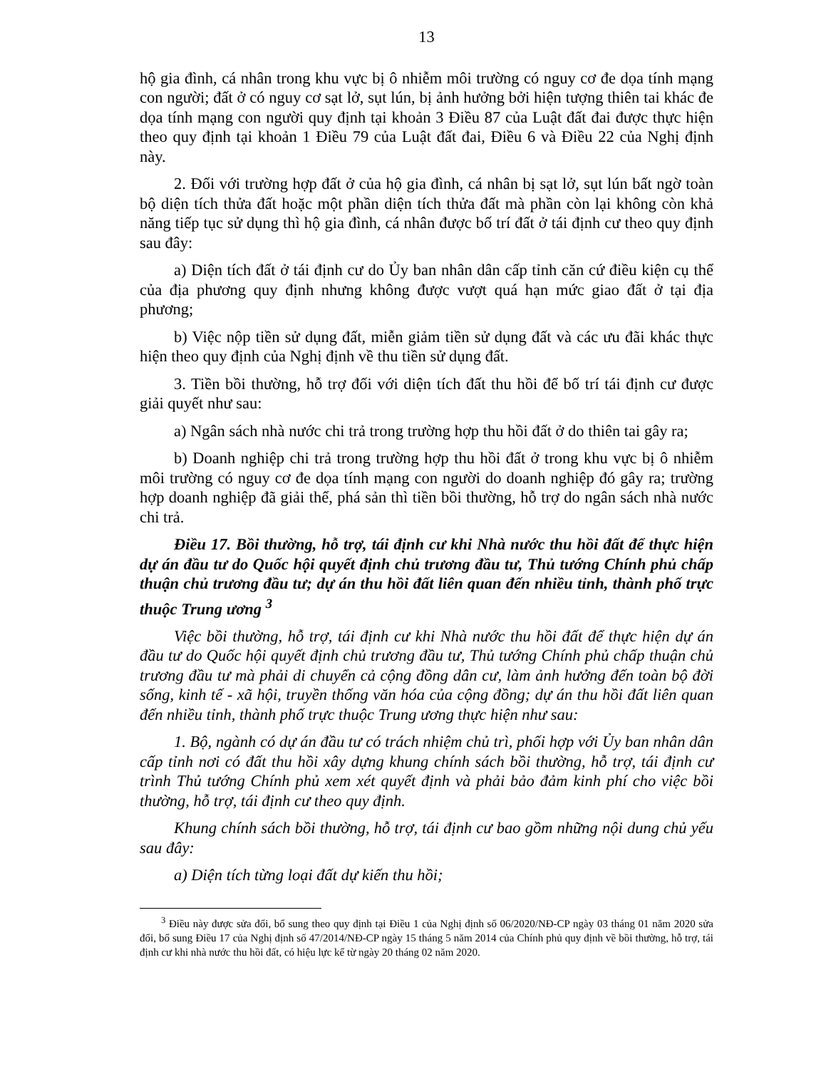13
hộ gia đình, cá nhân trong khu vực bị ô nhiễm môi trường có nguy cơ đe dọa tính mạng con người; đất ở có nguy cơ sạt lở, sụt lún, bị ảnh hưởng bởi hiện tượng thiên tai khác đe dọa tính mạng con người quy định tại khoản 3 Điều 87 của Luật đất đai được thực hiện theo quy định tại khoản 1 Điều 79 của Luật đất đai, Điều 6 và Điều 22 của Nghị định này.
2. Đối với trường hợp đất ở của hộ gia đình, cá nhân bị sạt lở, sụt lún bất ngờ toàn bộ diện tích thửa đất hoặc một phần diện tích thửa đất mà phần còn lại không còn khả năng tiếp tục sử dụng thì hộ gia đình, cá nhân được bố trí đất ở tái định cư theo quy định sau đây:
a) Diện tích đất ở tái định cư do Ủy ban nhân dân cấp tỉnh căn cứ điều kiện cụ thể của địa phương quy định nhưng không được vượt quá hạn mức giao đất ở tại địa phương;
b) Việc nộp tiền sử dụng đất, miễn giảm tiền sử dụng đất và các ưu đãi khác thực hiện theo quy định của Nghị định về thu tiền sử dụng đất.
3. Tiền bồi thường, hỗ trợ đối với diện tích đất thu hồi để bố trí tái định cư được giải quyết như sau:
a) Ngân sách nhà nước chi trả trong trường hợp thu hồi đất ở do thiên tai gây ra;
b) Doanh nghiệp chi trả trong trường hợp thu hồi đất ở trong khu vực bị ô nhiễm môi trường có nguy cơ đe dọa tính mạng con người do doanh nghiệp đó gây ra; trường hợp doanh nghiệp đã giải thể, phá sản thì tiền bồi thường, hỗ trợ do ngân sách nhà nước chi trả.
Điều 17. Bồi thường, hỗ trợ, tái định cư khi Nhà nước thu hồi đất để thực hiện dự án đầu tư do Quốc hội quyết định chủ trương đầu tư, Thủ tướng Chính phủ chấp thuận chủ trương đầu tư; dự án thu hồi đất liên quan đến nhiều tỉnh, thành phố trực thuộc Trung ương <sup>3</sup>
Việc bồi thường, hỗ trợ, tái định cư khi Nhà nước thu hồi đất để thực hiện dự án đầu tư do Quốc hội quyết định chủ trương đầu tư, Thủ tướng Chính phủ chấp thuận chủ trương đầu tư mà phải di chuyển cả cộng đồng dân cư, làm ảnh hưởng đến toàn bộ đời sống, kinh tế - xã hội, truyền thống văn hóa của cộng đồng; dự án thu hồi đất liên quan đến nhiều tỉnh, thành phố trực thuộc Trung ương thực hiện như sau:
1. Bộ, ngành có dự án đầu tư có trách nhiệm chủ trì, phối hợp với Ủy ban nhân dân cấp tỉnh nơi có đất thu hồi xây dựng khung chính sách bồi thường, hỗ trợ, tái định cư trình Thủ tướng Chính phủ xem xét quyết định và phải bảo đảm kinh phí cho việc bồi thường, hỗ trợ, tái định cư theo quy định.
Khung chính sách bồi thường, hỗ trợ, tái định cư bao gồm những nội dung chủ yếu sau đây:
a) Diện tích từng loại đất dự kiến thu hồi;
<sup>3</sup> Điều này được sửa đổi, bổ sung theo quy định tại Điều 1 của Nghị định số 06/2020/NĐ-CP ngày 03 tháng 01 năm 2020 sửa đổi, bổ sung Điều 17 của Nghị định số 47/2014/NĐ-CP ngày 15 tháng 5 năm 2014 của Chính phủ quy định về bồi thường, hỗ trợ, tái định cư khi nhà nước thu hồi đất, có hiệu lực kể từ ngày 20 tháng 02 năm 2020.